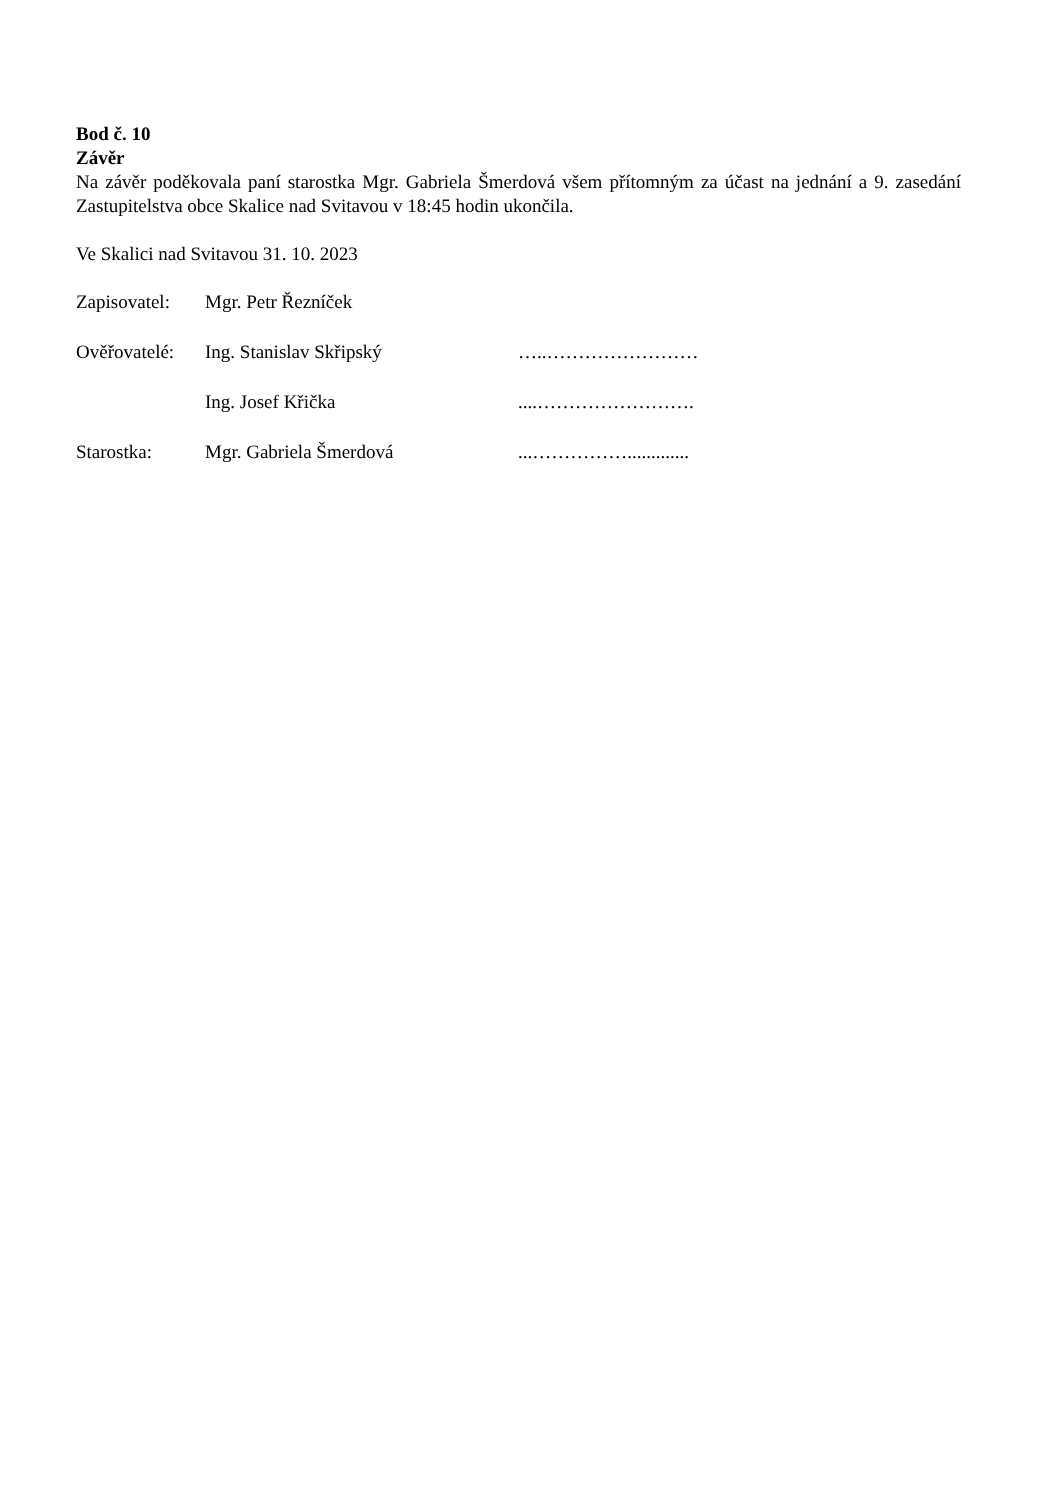Bod č. 10
Závěr
Na závěr poděkovala paní starostka Mgr. Gabriela Šmerdová všem přítomným za účast na jednání a 9. zasedání Zastupitelstva obce Skalice nad Svitavou v 18:45 hodin ukončila.
Ve Skalici nad Svitavou 31. 10. 2023
Zapisovatel: Mgr. Petr Řezníček
Ověřovatelé: Ing. Stanislav Skřipský …..……………………
Ing. Josef Křička....…………………….
Starostka: Mgr. Gabriela Šmerdová...…………….............